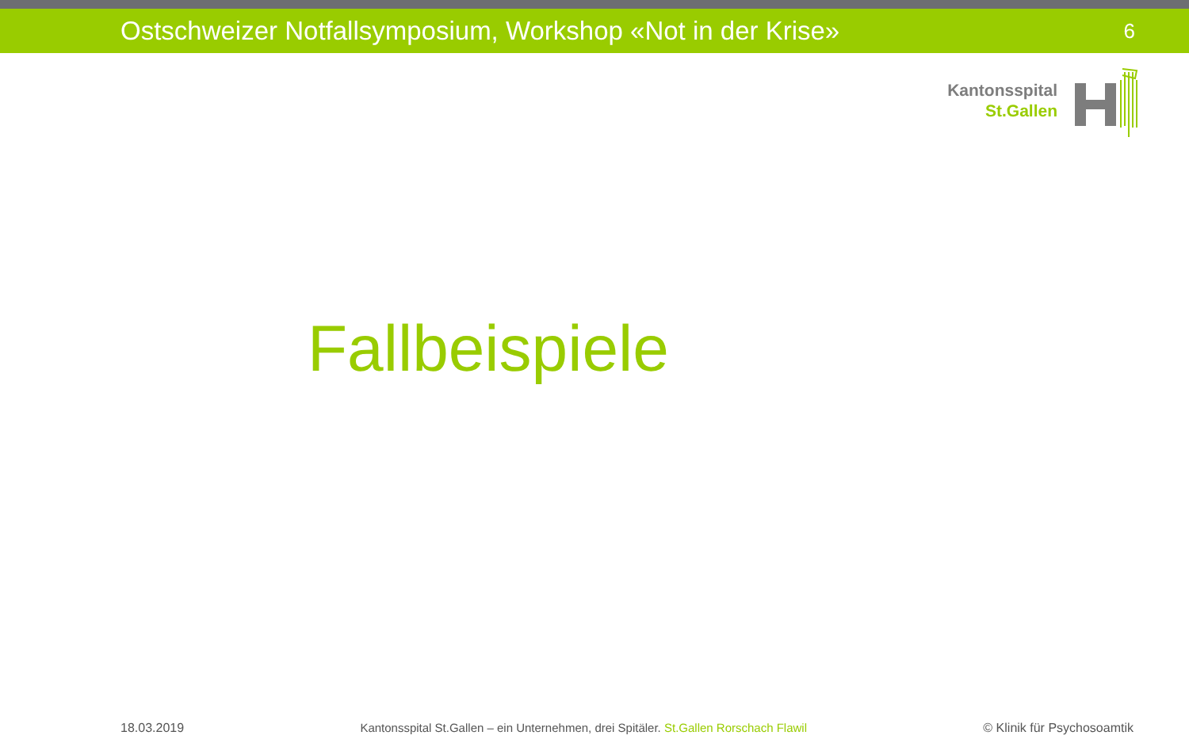Ostschweizer Notfallsymposium, Workshop «Not in der Krise» 6
Kantonsspital
St.Gallen
Fallbeispiele
18.03.2019 Kantonsspital St.Gallen – ein Unternehmen, drei Spitäler. St.Gallen Rorschach Flawil © Klinik für Psychosoamtik